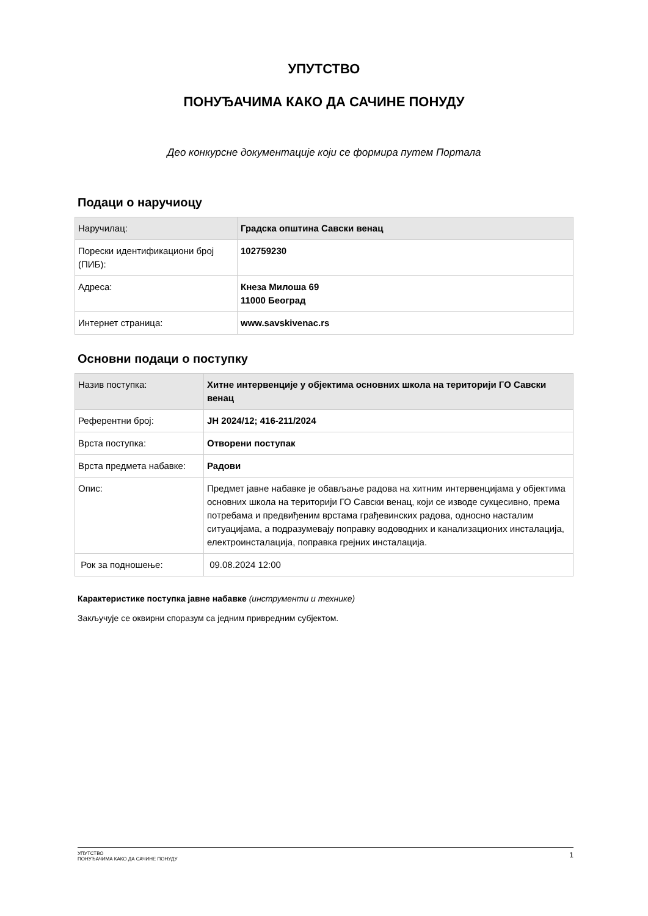УПУТСТВО
ПОНУЂАЧИМА КАКО ДА САЧИНЕ ПОНУДУ
Део конкурсне документације који се формира путем Портала
Подаци о наручиоцу
| Наручилац: | Градска општина Савски венац |
| Порески идентификациони број (ПИБ): | 102759230 |
| Адреса: | Кнеза Милоша 69 11000 Београд |
| Интернет страница: | www.savskivenac.rs |
Основни подаци о поступку
| Назив поступка: | Хитне интервенције у објектима основних школа на територији ГО Савски венац |
| Референтни број: | ЈН 2024/12; 416-211/2024 |
| Врста поступка: | Отворени поступак |
| Врста предмета набавке: | Радови |
| Опис: | Предмет јавне набавке је обављање радова на хитним интервенцијама у објектима основних школа на територији ГО Савски венац, који се изводе сукцесивно, према потребама и предвиђеним врстама грађевинских радова, односно насталим ситуацијама, а подразумевају поправку водоводних и канализационих инсталација, електроинсталација, поправка грејних инсталација. |
| Рок за подношење: | 09.08.2024 12:00 |
Карактеристике поступка јавне набавке (инструменти и технике)
Закључује се оквирни споразум са једним привредним субјектом.
УПУТСТВО
ПОНУЂАЧИМА КАКО ДА САЧИНЕ ПОНУДУ
1